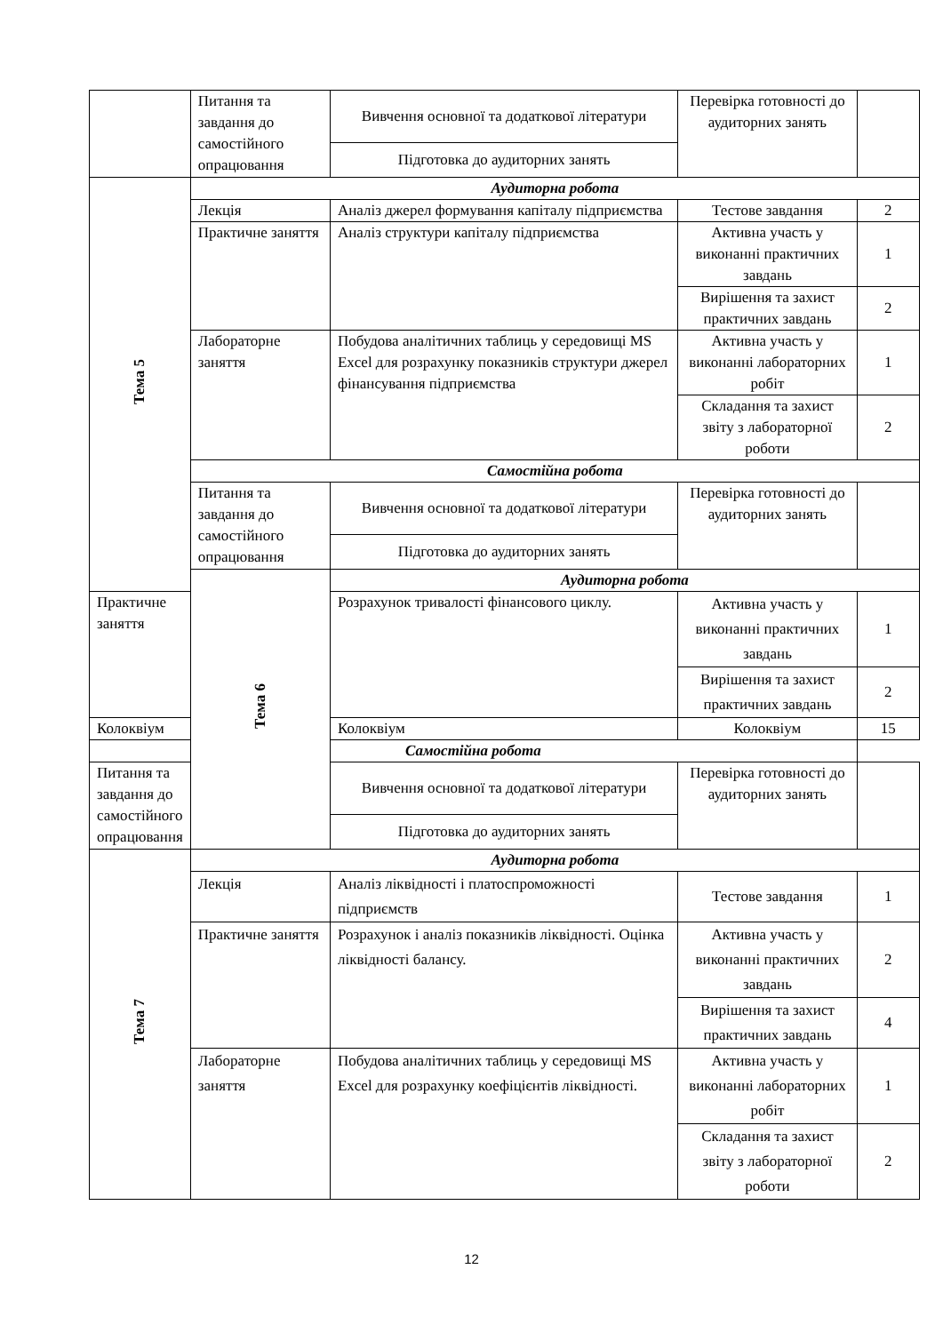| | Питання та завдання до самостійного опрацювання | Вивчення основної та додаткової літератури | Перевірка готовності до аудиторних занять | |
| | | Підготовка до аудиторних занять | | |
| Тема 5 | Аудиторна робота | | | |
| | Лекція | Аналіз джерел формування капіталу підприємства | Тестове завдання | 2 |
| | Практичне заняття | Аналіз структури капіталу підприємства | Активна участь у виконанні практичних завдань | 1 |
| | | | Вирішення та захист практичних завдань | 2 |
| | Лабораторне заняття | Побудова аналітичних таблиць у середовищі MS Excel для розрахунку показників структури джерел фінансування підприємства | Активна участь у виконанні лабораторних робіт | 1 |
| | | | Складання та захист звіту з лабораторної роботи | 2 |
| | Самостійна робота | | | |
| | Питання та завдання до самостійного опрацювання | Вивчення основної та додаткової літератури | Перевірка готовності до аудиторних занять | |
| | | Підготовка до аудиторних занять | | |
| | Тема 6 | Аудиторна робота | | |
| Практичне заняття | | Розрахунок тривалості фінансового циклу. | Активна участь у виконанні практичних завдань | 1 |
| | | | Вирішення та захист практичних завдань | 2 |
| Колоквіум | | Колоквіум | Колоквіум | 15 |
| Самостійна робота | | | | |
| Питання та завдання до самостійного опрацювання | | Вивчення основної та додаткової літератури | Перевірка готовності до аудиторних занять | |
| | | Підготовка до аудиторних занять | | |
| Тема 7 | Аудиторна робота | | | |
| | Лекція | Аналіз ліквідності і платоспроможності підприємств | Тестове завдання | 1 |
| | Практичне заняття | Розрахунок і аналіз показників ліквідності. Оцінка ліквідності балансу. | Активна участь у виконанні практичних завдань | 2 |
| | | | Вирішення та захист практичних завдань | 4 |
| | Лабораторне заняття | Побудова аналітичних таблиць у середовищі MS Excel для розрахунку коефіцієнтів ліквідності. | Активна участь у виконанні лабораторних робіт | 1 |
| | | | Складання та захист звіту з лабораторної роботи | 2 |
12